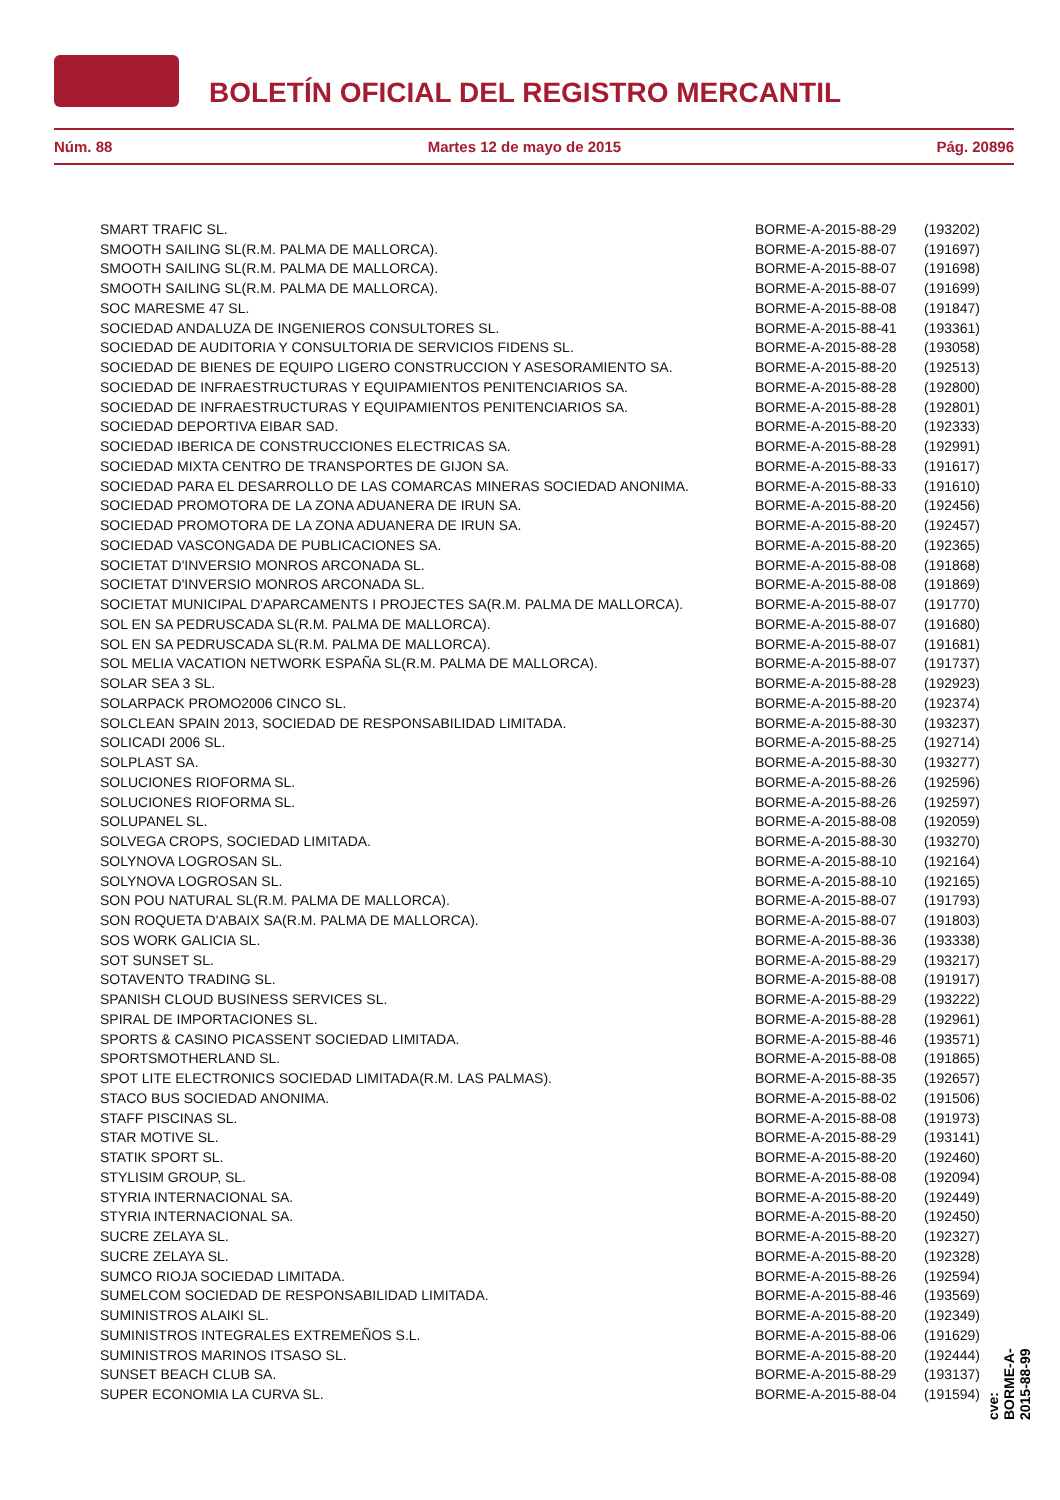BOLETÍN OFICIAL DEL REGISTRO MERCANTIL
Núm. 88 Martes 12 de mayo de 2015 Pág. 20896
| SMART TRAFIC SL. | BORME-A-2015-88-29 | (193202) |
| SMOOTH SAILING SL(R.M. PALMA DE MALLORCA). | BORME-A-2015-88-07 | (191697) |
| SMOOTH SAILING SL(R.M. PALMA DE MALLORCA). | BORME-A-2015-88-07 | (191698) |
| SMOOTH SAILING SL(R.M. PALMA DE MALLORCA). | BORME-A-2015-88-07 | (191699) |
| SOC MARESME 47 SL. | BORME-A-2015-88-08 | (191847) |
| SOCIEDAD ANDALUZA DE INGENIEROS CONSULTORES SL. | BORME-A-2015-88-41 | (193361) |
| SOCIEDAD DE AUDITORIA Y CONSULTORIA DE SERVICIOS FIDENS SL. | BORME-A-2015-88-28 | (193058) |
| SOCIEDAD DE BIENES DE EQUIPO LIGERO CONSTRUCCION Y ASESORAMIENTO SA. | BORME-A-2015-88-20 | (192513) |
| SOCIEDAD DE INFRAESTRUCTURAS Y EQUIPAMIENTOS PENITENCIARIOS SA. | BORME-A-2015-88-28 | (192800) |
| SOCIEDAD DE INFRAESTRUCTURAS Y EQUIPAMIENTOS PENITENCIARIOS SA. | BORME-A-2015-88-28 | (192801) |
| SOCIEDAD DEPORTIVA EIBAR SAD. | BORME-A-2015-88-20 | (192333) |
| SOCIEDAD IBERICA DE CONSTRUCCIONES ELECTRICAS SA. | BORME-A-2015-88-28 | (192991) |
| SOCIEDAD MIXTA CENTRO DE TRANSPORTES DE GIJON SA. | BORME-A-2015-88-33 | (191617) |
| SOCIEDAD PARA EL DESARROLLO DE LAS COMARCAS MINERAS SOCIEDAD ANONIMA. | BORME-A-2015-88-33 | (191610) |
| SOCIEDAD PROMOTORA DE LA ZONA ADUANERA DE IRUN SA. | BORME-A-2015-88-20 | (192456) |
| SOCIEDAD PROMOTORA DE LA ZONA ADUANERA DE IRUN SA. | BORME-A-2015-88-20 | (192457) |
| SOCIEDAD VASCONGADA DE PUBLICACIONES SA. | BORME-A-2015-88-20 | (192365) |
| SOCIETAT D'INVERSIO MONROS ARCONADA SL. | BORME-A-2015-88-08 | (191868) |
| SOCIETAT D'INVERSIO MONROS ARCONADA SL. | BORME-A-2015-88-08 | (191869) |
| SOCIETAT MUNICIPAL D'APARCAMENTS I PROJECTES SA(R.M. PALMA DE MALLORCA). | BORME-A-2015-88-07 | (191770) |
| SOL EN SA PEDRUSCADA SL(R.M. PALMA DE MALLORCA). | BORME-A-2015-88-07 | (191680) |
| SOL EN SA PEDRUSCADA SL(R.M. PALMA DE MALLORCA). | BORME-A-2015-88-07 | (191681) |
| SOL MELIA VACATION NETWORK ESPAÑA SL(R.M. PALMA DE MALLORCA). | BORME-A-2015-88-07 | (191737) |
| SOLAR SEA 3 SL. | BORME-A-2015-88-28 | (192923) |
| SOLARPACK PROMO2006 CINCO SL. | BORME-A-2015-88-20 | (192374) |
| SOLCLEAN SPAIN 2013, SOCIEDAD DE RESPONSABILIDAD LIMITADA. | BORME-A-2015-88-30 | (193237) |
| SOLICADI 2006 SL. | BORME-A-2015-88-25 | (192714) |
| SOLPLAST SA. | BORME-A-2015-88-30 | (193277) |
| SOLUCIONES RIOFORMA SL. | BORME-A-2015-88-26 | (192596) |
| SOLUCIONES RIOFORMA SL. | BORME-A-2015-88-26 | (192597) |
| SOLUPANEL SL. | BORME-A-2015-88-08 | (192059) |
| SOLVEGA CROPS, SOCIEDAD LIMITADA. | BORME-A-2015-88-30 | (193270) |
| SOLYNOVA LOGROSAN SL. | BORME-A-2015-88-10 | (192164) |
| SOLYNOVA LOGROSAN SL. | BORME-A-2015-88-10 | (192165) |
| SON POU NATURAL SL(R.M. PALMA DE MALLORCA). | BORME-A-2015-88-07 | (191793) |
| SON ROQUETA D'ABAIX SA(R.M. PALMA DE MALLORCA). | BORME-A-2015-88-07 | (191803) |
| SOS WORK GALICIA SL. | BORME-A-2015-88-36 | (193338) |
| SOT SUNSET SL. | BORME-A-2015-88-29 | (193217) |
| SOTAVENTO TRADING SL. | BORME-A-2015-88-08 | (191917) |
| SPANISH CLOUD BUSINESS SERVICES SL. | BORME-A-2015-88-29 | (193222) |
| SPIRAL DE IMPORTACIONES SL. | BORME-A-2015-88-28 | (192961) |
| SPORTS & CASINO PICASSENT SOCIEDAD LIMITADA. | BORME-A-2015-88-46 | (193571) |
| SPORTSMOTHERLAND SL. | BORME-A-2015-88-08 | (191865) |
| SPOT LITE ELECTRONICS SOCIEDAD LIMITADA(R.M. LAS PALMAS). | BORME-A-2015-88-35 | (192657) |
| STACO BUS SOCIEDAD ANONIMA. | BORME-A-2015-88-02 | (191506) |
| STAFF PISCINAS SL. | BORME-A-2015-88-08 | (191973) |
| STAR MOTIVE SL. | BORME-A-2015-88-29 | (193141) |
| STATIK SPORT SL. | BORME-A-2015-88-20 | (192460) |
| STYLISIM GROUP, SL. | BORME-A-2015-88-08 | (192094) |
| STYRIA INTERNACIONAL SA. | BORME-A-2015-88-20 | (192449) |
| STYRIA INTERNACIONAL SA. | BORME-A-2015-88-20 | (192450) |
| SUCRE ZELAYA SL. | BORME-A-2015-88-20 | (192327) |
| SUCRE ZELAYA SL. | BORME-A-2015-88-20 | (192328) |
| SUMCO RIOJA SOCIEDAD LIMITADA. | BORME-A-2015-88-26 | (192594) |
| SUMELCOM SOCIEDAD DE RESPONSABILIDAD LIMITADA. | BORME-A-2015-88-46 | (193569) |
| SUMINISTROS ALAIKI SL. | BORME-A-2015-88-20 | (192349) |
| SUMINISTROS INTEGRALES EXTREMEÑOS S.L. | BORME-A-2015-88-06 | (191629) |
| SUMINISTROS MARINOS ITSASO SL. | BORME-A-2015-88-20 | (192444) |
| SUNSET BEACH CLUB SA. | BORME-A-2015-88-29 | (193137) |
| SUPER ECONOMIA LA CURVA SL. | BORME-A-2015-88-04 | (191594) |
cve: BORME-A-2015-88-99